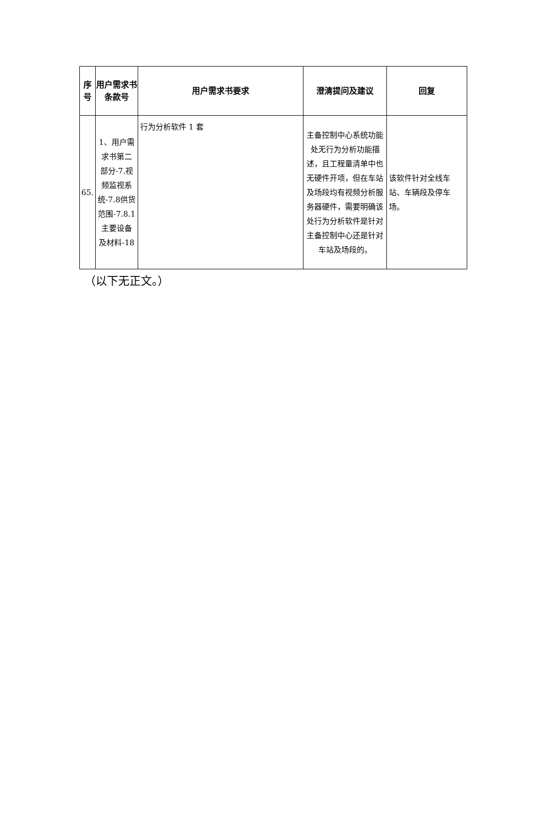| 序号 | 用户需求书条款号 | 用户需求书要求 | 澄清提问及建议 | 回复 |
| --- | --- | --- | --- | --- |
| 65. | 1、用户需求书第二部分-7.视频监视系统-7.8供货范围-7.8.1主要设备及材料-18 | 行为分析软件 1 套 | 主备控制中心系统功能处无行为分析功能描述，且工程量清单中也无硬件开项，但在车站及场段均有视频分析服务器硬件，需要明确该处行为分析软件是针对主备控制中心还是针对车站及场段的。 | 该软件针对全线车站、车辆段及停车场。 |
（以下无正文。）